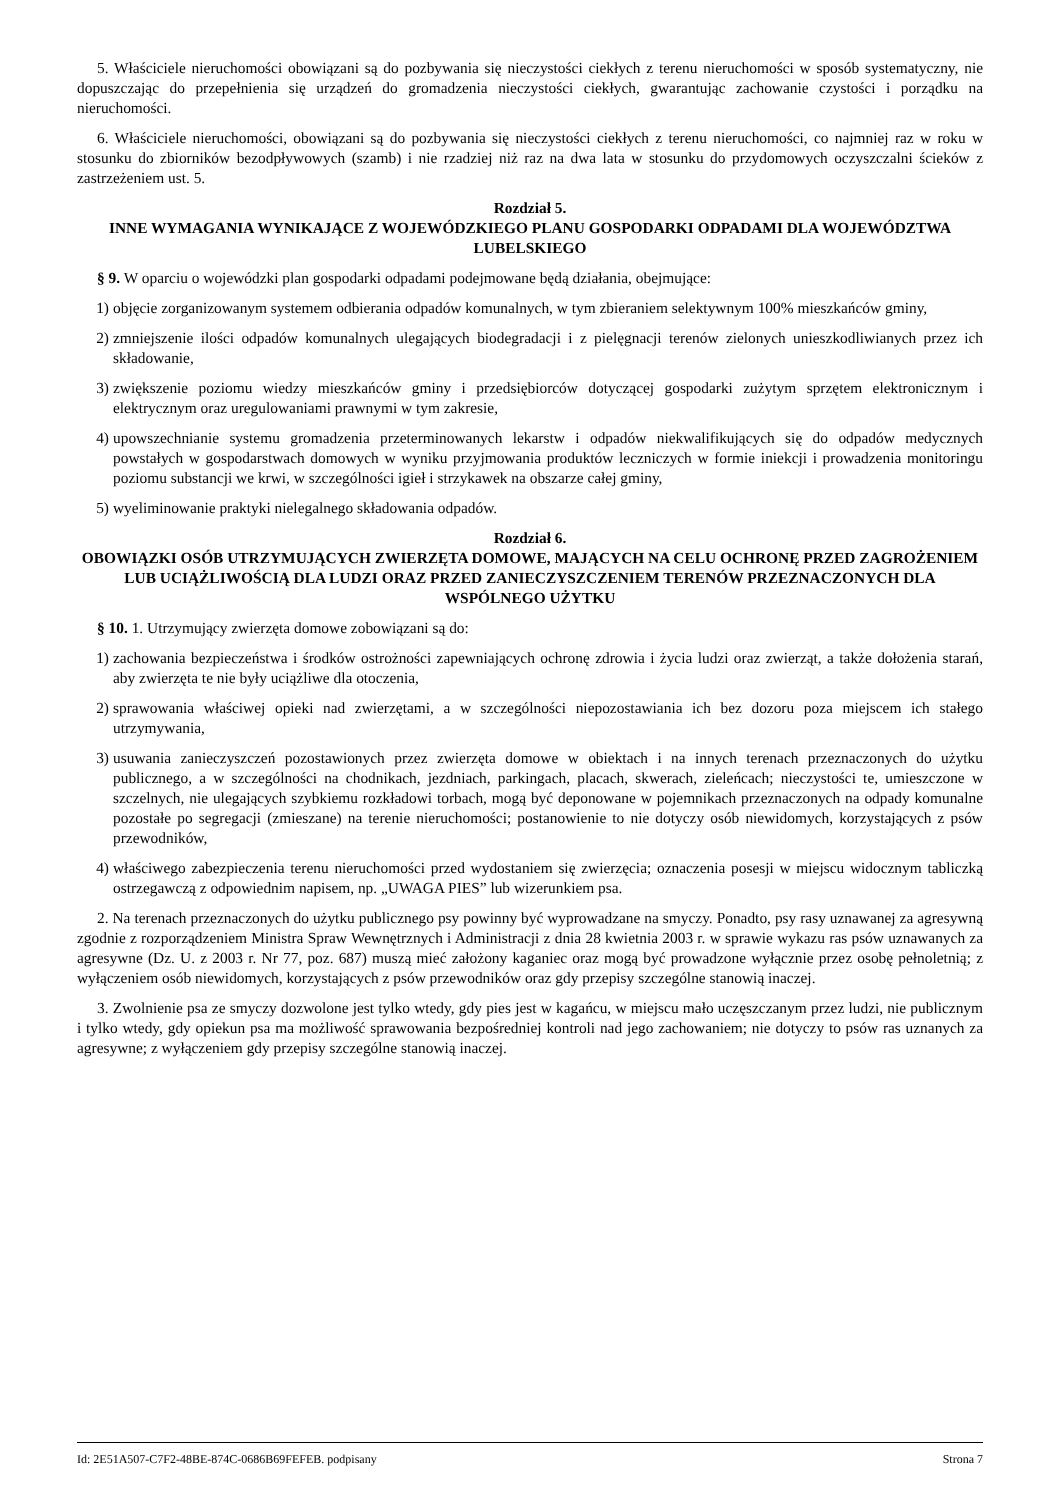5. Właściciele nieruchomości obowiązani są do pozbywania się nieczystości ciekłych z terenu nieruchomości w sposób systematyczny, nie dopuszczając do przepełnienia się urządzeń do gromadzenia nieczystości ciekłych, gwarantując zachowanie czystości i porządku na nieruchomości.
6. Właściciele nieruchomości, obowiązani są do pozbywania się nieczystości ciekłych z terenu nieruchomości, co najmniej raz w roku w stosunku do zbiorników bezodpływowych (szamb) i nie rzadziej niż raz na dwa lata w stosunku do przydomowych oczyszczalni ścieków z zastrzeżeniem ust. 5.
Rozdział 5.
INNE WYMAGANIA WYNIKAJĄCE Z WOJEWÓDZKIEGO PLANU GOSPODARKI ODPADAMI DLA WOJEWÓDZTWA LUBELSKIEGO
§ 9. W oparciu o wojewódzki plan gospodarki odpadami podejmowane będą działania, obejmujące:
1) objęcie zorganizowanym systemem odbierania odpadów komunalnych, w tym zbieraniem selektywnym 100% mieszkańców gminy,
2) zmniejszenie ilości odpadów komunalnych ulegających biodegradacji i z pielęgnacji terenów zielonych unieszkodliwianych przez ich składowanie,
3) zwiększenie poziomu wiedzy mieszkańców gminy i przedsiębiorców dotyczącej gospodarki zużytym sprzętem elektronicznym i elektrycznym oraz uregulowaniami prawnymi w tym zakresie,
4) upowszechnianie systemu gromadzenia przeterminowanych lekarstw i odpadów niekwalifikujących się do odpadów medycznych powstałych w gospodarstwach domowych w wyniku przyjmowania produktów leczniczych w formie iniekcji i prowadzenia monitoringu poziomu substancji we krwi, w szczególności igieł i strzykawek na obszarze całej gminy,
5) wyeliminowanie praktyki nielegalnego składowania odpadów.
Rozdział 6.
OBOWIĄZKI OSÓB UTRZYMUJĄCYCH ZWIERZĘTA DOMOWE, MAJĄCYCH NA CELU OCHRONĘ PRZED ZAGROŻENIEM LUB UCIĄŻLIWOŚCIĄ DLA LUDZI ORAZ PRZED ZANIECZYSZCZENIEM TERENÓW PRZEZNACZONYCH DLA WSPÓLNEGO UŻYTKU
§ 10. 1. Utrzymujący zwierzęta domowe zobowiązani są do:
1) zachowania bezpieczeństwa i środków ostrożności zapewniających ochronę zdrowia i życia ludzi oraz zwierząt, a także dołożenia starań, aby zwierzęta te nie były uciążliwe dla otoczenia,
2) sprawowania właściwej opieki nad zwierzętami, a w szczególności niepozostawiania ich bez dozoru poza miejscem ich stałego utrzymywania,
3) usuwania zanieczyszczeń pozostawionych przez zwierzęta domowe w obiektach i na innych terenach przeznaczonych do użytku publicznego, a w szczególności na chodnikach, jezdniach, parkingach, placach, skwerach, zieleńcach; nieczystości te, umieszczone w szczelnych, nie ulegających szybkiemu rozkładowi torbach, mogą być deponowane w pojemnikach przeznaczonych na odpady komunalne pozostałe po segregacji (zmieszane) na terenie nieruchomości; postanowienie to nie dotyczy osób niewidomych, korzystających z psów przewodników,
4) właściwego zabezpieczenia terenu nieruchomości przed wydostaniem się zwierzęcia; oznaczenia posesji w miejscu widocznym tabliczką ostrzegawczą z odpowiednim napisem, np. „UWAGA PIES” lub wizerunkiem psa.
2. Na terenach przeznaczonych do użytku publicznego psy powinny być wyprowadzane na smyczy. Ponadto, psy rasy uznawanej za agresywną zgodnie z rozporządzeniem Ministra Spraw Wewnętrznych i Administracji z dnia 28 kwietnia 2003 r. w sprawie wykazu ras psów uznawanych za agresywne (Dz. U. z 2003 r. Nr 77, poz. 687) muszą mieć założony kaganiec oraz mogą być prowadzone wyłącznie przez osobę pełnoletnią; z wyłączeniem osób niewidomych, korzystających z psów przewodników oraz gdy przepisy szczególne stanowią inaczej.
3. Zwolnienie psa ze smyczy dozwolone jest tylko wtedy, gdy pies jest w kagańcu, w miejscu mało uczęszczanym przez ludzi, nie publicznym i tylko wtedy, gdy opiekun psa ma możliwość sprawowania bezpośredniej kontroli nad jego zachowaniem; nie dotyczy to psów ras uznanych za agresywne; z wyłączeniem gdy przepisy szczególne stanowią inaczej.
Id: 2E51A507-C7F2-48BE-874C-0686B69FEFEB. podpisany Strona 7